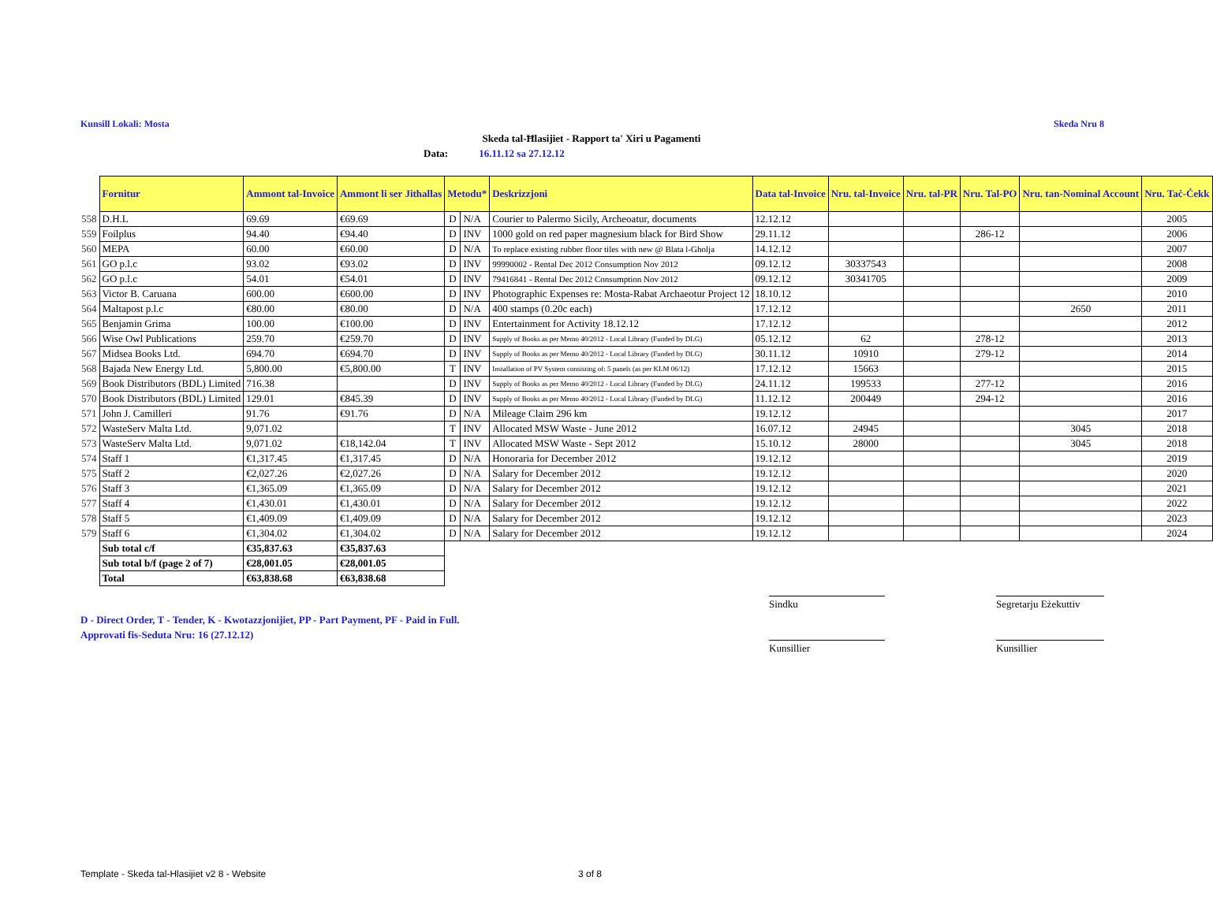Kunsill Lokali: Mosta Skeda Nru 8
Skeda tal-Ħlasijiet - Rapport ta' Xiri u Pagamenti
Data: 16.11.12 sa 27.12.12
| | Fornitur | Ammont tal-Invoice | Ammont li ser Jithallas | Metodu* | | Deskrizzjoni | Data tal-Invoice | Nru. tal-Invoice | Nru. tal-PR | Nru. Tal-PO | Nru. tan-Nominal Account | Nru. Taċ-Ċekk |
| --- | --- | --- | --- | --- | --- | --- | --- | --- | --- | --- | --- | --- |
| 558 | D.H.L | 69.69 | €69.69 | D | N/A | Courier to Palermo Sicily, Archeoatur, documents | 12.12.12 | | | | | 2005 |
| 559 | Foilplus | 94.40 | €94.40 | D | INV | 1000 gold on red paper magnesium black for Bird Show | 29.11.12 | | | 286-12 | | 2006 |
| 560 | MEPA | 60.00 | €60.00 | D | N/A | To replace existing rubber floor tiles with new @ Blata l-Gholja | 14.12.12 | | | | | 2007 |
| 561 | GO p.l.c | 93.02 | €93.02 | D | INV | 99990002 - Rental Dec 2012 Consumption Nov 2012 | 09.12.12 | 30337543 | | | | 2008 |
| 562 | GO p.l.c | 54.01 | €54.01 | D | INV | 79416841 - Rental Dec 2012 Consumption Nov 2012 | 09.12.12 | 30341705 | | | | 2009 |
| 563 | Victor B. Caruana | 600.00 | €600.00 | D | INV | Photographic Expenses re: Mosta-Rabat Archaeotur Project 12 | 18.10.12 | | | | | 2010 |
| 564 | Maltapost p.l.c | €80.00 | €80.00 | D | N/A | 400 stamps (0.20c each) | 17.12.12 | | | | 2650 | 2011 |
| 565 | Benjamin Grima | 100.00 | €100.00 | D | INV | Entertainment for Activity 18.12.12 | 17.12.12 | | | | | 2012 |
| 566 | Wise Owl Publications | 259.70 | €259.70 | D | INV | Supply of Books as per Memo 40/2012 - Local Library (Funded by DLG) | 05.12.12 | 62 | | 278-12 | | 2013 |
| 567 | Midsea Books Ltd. | 694.70 | €694.70 | D | INV | Supply of Books as per Memo 40/2012 - Local Library (Funded by DLG) | 30.11.12 | 10910 | | 279-12 | | 2014 |
| 568 | Bajada New Energy Ltd. | 5,800.00 | €5,800.00 | T | INV | Installation of PV System consisting of: 5 panels (as per KLM 06/12) | 17.12.12 | 15663 | | | | 2015 |
| 569 | Book Distributors (BDL) Limited | 716.38 | | D | INV | Supply of Books as per Memo 40/2012 - Local Library (Funded by DLG) | 24.11.12 | 199533 | | 277-12 | | 2016 |
| 570 | Book Distributors (BDL) Limited | 129.01 | €845.39 | D | INV | Supply of Books as per Memo 40/2012 - Local Library (Funded by DLG) | 11.12.12 | 200449 | | 294-12 | | 2016 |
| 571 | John J. Camilleri | 91.76 | €91.76 | D | N/A | Mileage Claim 296 km | 19.12.12 | | | | | 2017 |
| 572 | WasteServ Malta Ltd. | 9,071.02 | | T | INV | Allocated MSW Waste - June 2012 | 16.07.12 | 24945 | | | 3045 | 2018 |
| 573 | WasteServ Malta Ltd. | 9,071.02 | €18,142.04 | T | INV | Allocated MSW Waste - Sept 2012 | 15.10.12 | 28000 | | | 3045 | 2018 |
| 574 | Staff 1 | €1,317.45 | €1,317.45 | D | N/A | Honoraria for December 2012 | 19.12.12 | | | | | 2019 |
| 575 | Staff 2 | €2,027.26 | €2,027.26 | D | N/A | Salary for December 2012 | 19.12.12 | | | | | 2020 |
| 576 | Staff 3 | €1,365.09 | €1,365.09 | D | N/A | Salary for December 2012 | 19.12.12 | | | | | 2021 |
| 577 | Staff 4 | €1,430.01 | €1,430.01 | D | N/A | Salary for December 2012 | 19.12.12 | | | | | 2022 |
| 578 | Staff 5 | €1,409.09 | €1,409.09 | D | N/A | Salary for December 2012 | 19.12.12 | | | | | 2023 |
| 579 | Staff 6 | €1,304.02 | €1,304.02 | D | N/A | Salary for December 2012 | 19.12.12 | | | | | 2024 |
| | Sub total c/f | €35,837.63 | €35,837.63 | | | | | | | | | |
| | Sub total b/f (page 2 of 7) | €28,001.05 | €28,001.05 | | | | | | | | | |
| | Total | €63,838.68 | €63,838.68 | | | | | | | | | |
D - Direct Order, T - Tender, K - Kwotazzjonijiet, PP - Part Payment, PF - Paid in Full.
Approvati fis-Seduta Nru: 16 (27.12.12)
Sindku
Segretarju Eżekuttiv
Kunsillier Kunsillier
Template - Skeda tal-Hlasijiet v2 8 - Website
3 of 8